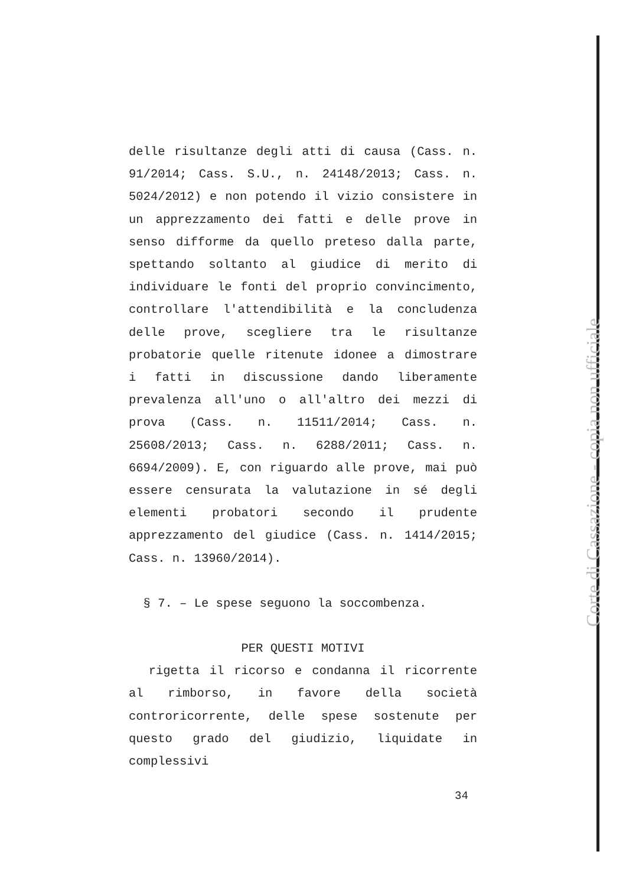delle risultanze degli atti di causa (Cass. n. 91/2014; Cass. S.U., n. 24148/2013; Cass. n. 5024/2012) e non potendo il vizio consistere in un apprezzamento dei fatti e delle prove in senso difforme da quello preteso dalla parte, spettando soltanto al giudice di merito di individuare le fonti del proprio convincimento, controllare l'attendibilità e la concludenza delle prove, scegliere tra le risultanze probatorie quelle ritenute idonee a dimostrare i fatti in discussione dando liberamente prevalenza all'uno o all'altro dei mezzi di prova (Cass. n. 11511/2014; Cass. n. 25608/2013; Cass. n. 6288/2011; Cass. n. 6694/2009). E, con riguardo alle prove, mai può essere censurata la valutazione in sé degli elementi probatori secondo il prudente apprezzamento del giudice (Cass. n. 1414/2015; Cass. n. 13960/2014).
§ 7. – Le spese seguono la soccombenza.
PER QUESTI MOTIVI
rigetta il ricorso e condanna il ricorrente al rimborso, in favore della società controricorrente, delle spese sostenute per questo grado del giudizio, liquidate in complessivi
34
Corte di Cassazione - copia non ufficiale